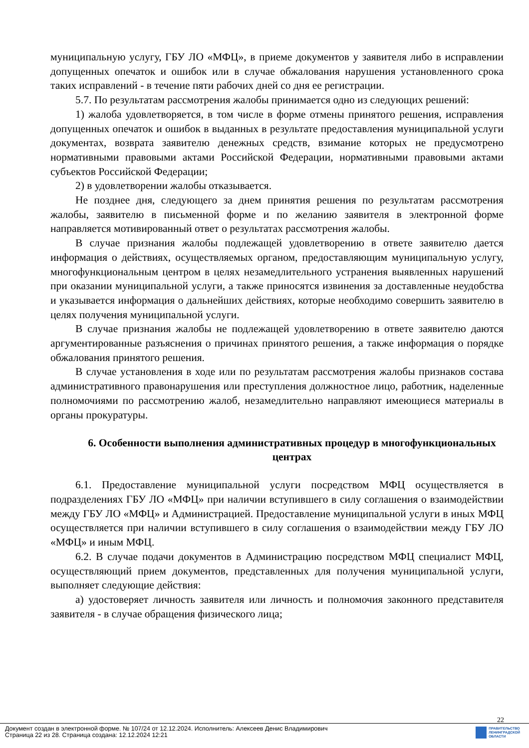муниципальную услугу, ГБУ ЛО «МФЦ», в приеме документов у заявителя либо в исправлении допущенных опечаток и ошибок или в случае обжалования нарушения установленного срока таких исправлений - в течение пяти рабочих дней со дня ее регистрации.
5.7. По результатам рассмотрения жалобы принимается одно из следующих решений:
1) жалоба удовлетворяется, в том числе в форме отмены принятого решения, исправления допущенных опечаток и ошибок в выданных в результате предоставления муниципальной услуги документах, возврата заявителю денежных средств, взимание которых не предусмотрено нормативными правовыми актами Российской Федерации, нормативными правовыми актами субъектов Российской Федерации;
2) в удовлетворении жалобы отказывается.
Не позднее дня, следующего за днем принятия решения по результатам рассмотрения жалобы, заявителю в письменной форме и по желанию заявителя в электронной форме направляется мотивированный ответ о результатах рассмотрения жалобы.
В случае признания жалобы подлежащей удовлетворению в ответе заявителю дается информация о действиях, осуществляемых органом, предоставляющим муниципальную услугу, многофункциональным центром в целях незамедлительного устранения выявленных нарушений при оказании муниципальной услуги, а также приносятся извинения за доставленные неудобства и указывается информация о дальнейших действиях, которые необходимо совершить заявителю в целях получения муниципальной услуги.
В случае признания жалобы не подлежащей удовлетворению в ответе заявителю даются аргументированные разъяснения о причинах принятого решения, а также информация о порядке обжалования принятого решения.
В случае установления в ходе или по результатам рассмотрения жалобы признаков состава административного правонарушения или преступления должностное лицо, работник, наделенные полномочиями по рассмотрению жалоб, незамедлительно направляют имеющиеся материалы в органы прокуратуры.
6. Особенности выполнения административных процедур в многофункциональных центрах
6.1. Предоставление муниципальной услуги посредством МФЦ осуществляется в подразделениях ГБУ ЛО «МФЦ» при наличии вступившего в силу соглашения о взаимодействии между ГБУ ЛО «МФЦ» и Администрацией. Предоставление муниципальной услуги в иных МФЦ осуществляется при наличии вступившего в силу соглашения о взаимодействии между ГБУ ЛО «МФЦ» и иным МФЦ.
6.2. В случае подачи документов в Администрацию посредством МФЦ специалист МФЦ, осуществляющий прием документов, представленных для получения муниципальной услуги, выполняет следующие действия:
а) удостоверяет личность заявителя или личность и полномочия законного представителя заявителя - в случае обращения физического лица;
22
Документ создан в электронной форме. № 107/24 от 12.12.2024. Исполнитель: Алексеев Денис Владимирович
Страница 22 из 28. Страница создана: 12.12.2024 12:21
ПРАВИТЕЛЬСТВО
ЛЕНИНГРАДСКОЙ
ОБЛАСТИ